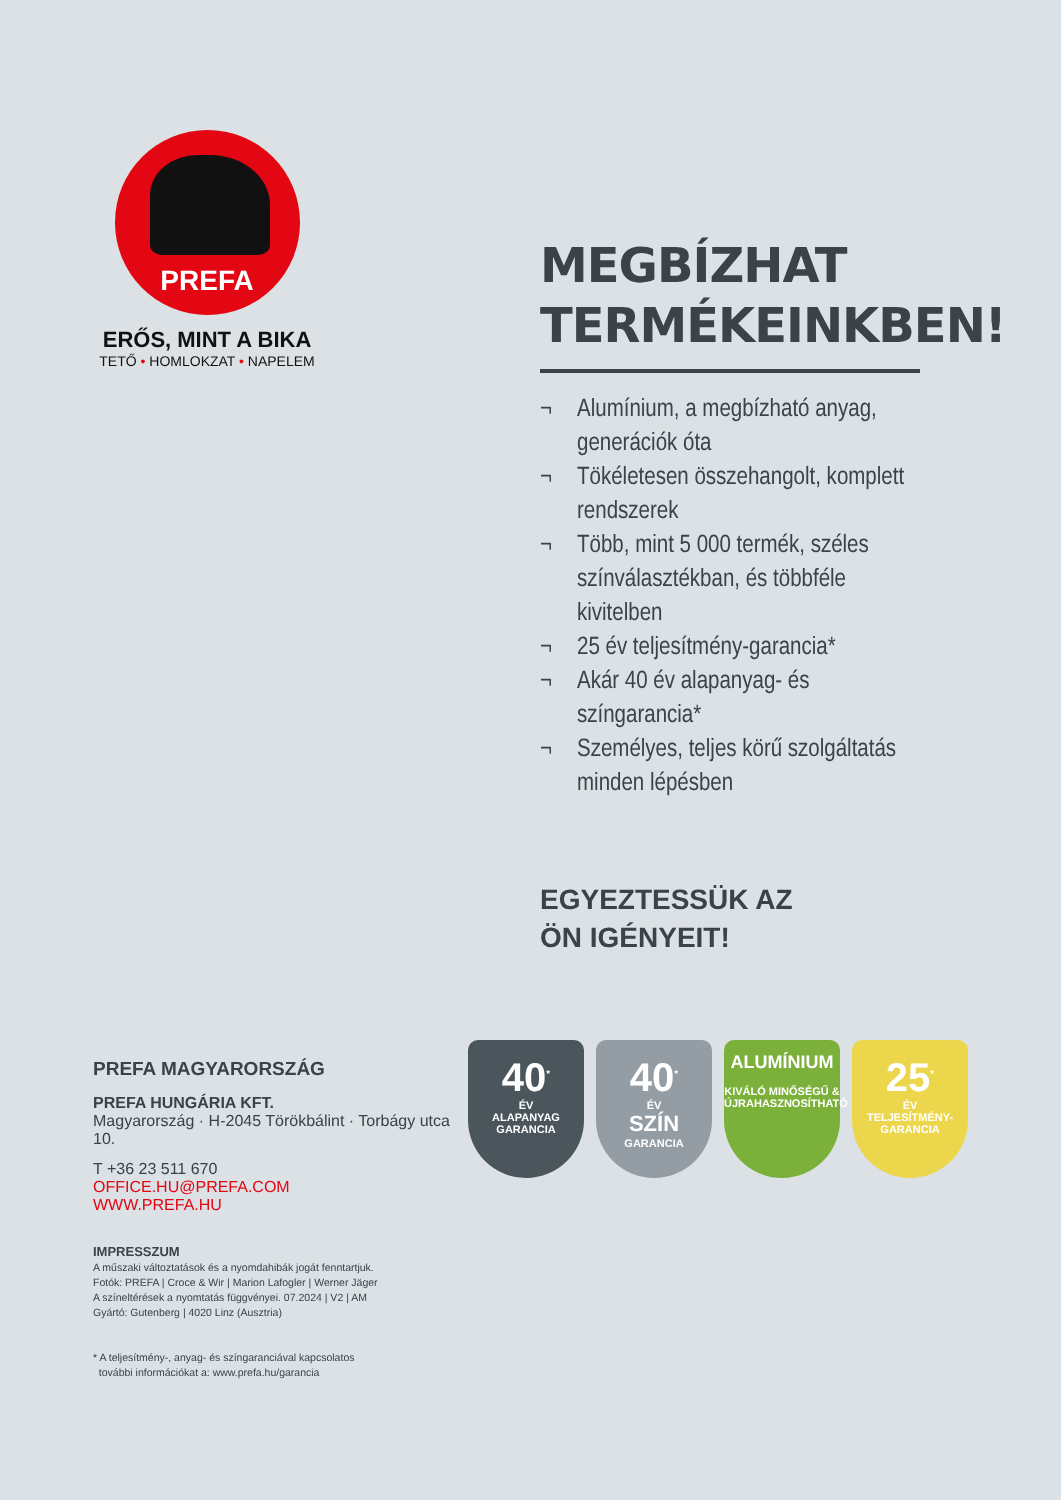PREFA
ERŐS, MINT A BIKA
TETŐ • HOMLOKZAT • NAPELEM
MEGBÍZHAT TERMÉKEINKBEN!
¬ Alumínium, a megbízható anyag, generációk óta
¬ Tökéletesen összehangolt, komplett rendszerek
¬ Több, mint 5 000 termék, széles színválasztékban, és többféle kivitelben
¬ 25 év teljesítmény-garancia*
¬ Akár 40 év alapanyag- és színgarancia*
¬ Személyes, teljes körű szolgáltatás minden lépésben
EGYEZTESSÜK AZ
ÖN IGÉNYEIT!
PREFA MAGYARORSZÁG
PREFA HUNGÁRIA KFT.
Magyarország · H-2045 Törökbálint · Torbágy utca 10.
T +36 23 511 670
OFFICE.HU@PREFA.COM
WWW.PREFA.HU
IMPRESSZUM
A műszaki változtatások és a nyomdahibák jogát fenntartjuk.
Fotók: PREFA | Croce & Wir | Marion Lafogler | Werner Jäger
A színeltérések a nyomtatás függvényei. 07.2024 | V2 | AM
Gyártó: Gutenberg | 4020 Linz (Ausztria)
* A teljesítmény-, anyag- és színgaranciával kapcsolatos
további információkat a: www.prefa.hu/garancia
40<sup>*</sup>
ÉV
ALAPANYAG
GARANCIA
40<sup>*</sup>
ÉV
SZÍN
GARANCIA
ALUMÍNIUM
KIVÁLÓ MINŐSÉGŰ &
ÚJRAHASZNOSÍTHATÓ
25<sup>*</sup>
ÉV
TELJESÍTMÉNY-
GARANCIA